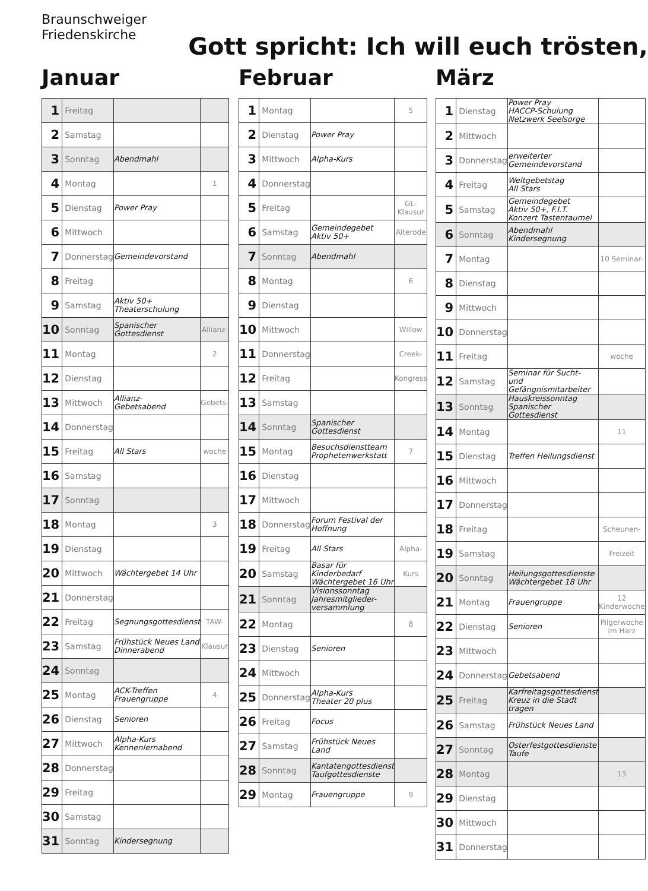Braunschweiger
Friedenskirche
Gott spricht: Ich will euch trösten,
Januar
| 1 | Freitag | | |
| 2 | Samstag | | |
| 3 | Sonntag | Abendmahl | |
| 4 | Montag | | 1 |
| 5 | Dienstag | Power Pray | |
| 6 | Mittwoch | | |
| 7 | Donnerstag | Gemeindevorstand | |
| 8 | Freitag | | |
| 9 | Samstag | Aktiv 50+ Theaterschulung | |
| 10 | Sonntag | Spanischer Gottesdienst | Allianz- |
| 11 | Montag | | 2 |
| 12 | Dienstag | | |
| 13 | Mittwoch | Allianz- Gebetsabend | Gebets- |
| 14 | Donnerstag | | |
| 15 | Freitag | All Stars | woche |
| 16 | Samstag | | |
| 17 | Sonntag | | |
| 18 | Montag | | 3 |
| 19 | Dienstag | | |
| 20 | Mittwoch | Wächtergebet 14 Uhr | |
| 21 | Donnerstag | | |
| 22 | Freitag | Segnungsgottesdienst | TAW- |
| 23 | Samstag | Frühstück Neues Land Dinnerabend | Klausur |
| 24 | Sonntag | | |
| 25 | Montag | ACK-Treffen Frauengruppe | 4 |
| 26 | Dienstag | Senioren | |
| 27 | Mittwoch | Alpha-Kurs Kennenlernabend | |
| 28 | Donnerstag | | |
| 29 | Freitag | | |
| 30 | Samstag | | |
| 31 | Sonntag | Kindersegnung | |
Februar
| 1 | Montag | | 5 |
| 2 | Dienstag | Power Pray | |
| 3 | Mittwoch | Alpha-Kurs | |
| 4 | Donnerstag | | |
| 5 | Freitag | | GL-Klausur |
| 6 | Samstag | Gemeindegebet Aktiv 50+ | Alterode |
| 7 | Sonntag | Abendmahl | |
| 8 | Montag | | 6 |
| 9 | Dienstag | | |
| 10 | Mittwoch | | Willow |
| 11 | Donnerstag | | Creek- |
| 12 | Freitag | | Kongress |
| 13 | Samstag | | |
| 14 | Sonntag | Spanischer Gottesdienst | |
| 15 | Montag | Besuchsdienstteam Prophetenwerkstatt | 7 |
| 16 | Dienstag | | |
| 17 | Mittwoch | | |
| 18 | Donnerstag | Forum Festival der Hoffnung | |
| 19 | Freitag | All Stars | Alpha- |
| 20 | Samstag | Basar für Kinderbedarf Wächtergebet 16 Uhr | Kurs |
| 21 | Sonntag | Visionssonntag Jahresmitglieder- versammlung | |
| 22 | Montag | | 8 |
| 23 | Dienstag | Senioren | |
| 24 | Mittwoch | | |
| 25 | Donnerstag | Alpha-Kurs Theater 20 plus | |
| 26 | Freitag | Focus | |
| 27 | Samstag | Frühstück Neues Land | |
| 28 | Sonntag | Kantatengottesdienst Taufgottesdienste | |
| 29 | Montag | Frauengruppe | 9 |
März
| 1 | Dienstag | Power Pray HACCP-Schulung Netzwerk Seelsorge | |
| 2 | Mittwoch | | |
| 3 | Donnerstag | erweiterter Gemeindevorstand | |
| 4 | Freitag | Weltgebetstag All Stars | |
| 5 | Samstag | Gemeindegebet Aktiv 50+, F.I.T. Konzert Tastentaumel | |
| 6 | Sonntag | Abendmahl Kindersegnung | |
| 7 | Montag | | 10 Seminar- |
| 8 | Dienstag | | |
| 9 | Mittwoch | | |
| 10 | Donnerstag | | |
| 11 | Freitag | | woche |
| 12 | Samstag | Seminar für Sucht- und Gefängnismitarbeiter | |
| 13 | Sonntag | Hauskreissonntag Spanischer Gottesdienst | |
| 14 | Montag | | 11 |
| 15 | Dienstag | Treffen Heilungsdienst | |
| 16 | Mittwoch | | |
| 17 | Donnerstag | | |
| 18 | Freitag | | Scheunen- |
| 19 | Samstag | | Freizeit |
| 20 | Sonntag | Heilungsgottesdienste Wächtergebet 18 Uhr | |
| 21 | Montag | Frauengruppe | 12 Kinderwoche |
| 22 | Dienstag | Senioren | Pilgerwoche im Harz |
| 23 | Mittwoch | | |
| 24 | Donnerstag | Gebetsabend | |
| 25 | Freitag | Karfreitagsgottesdienst Kreuz in die Stadt tragen | |
| 26 | Samstag | Frühstück Neues Land | |
| 27 | Sonntag | Osterfestgottesdienste Taufe | |
| 28 | Montag | | 13 |
| 29 | Dienstag | | |
| 30 | Mittwoch | | |
| 31 | Donnerstag | | |